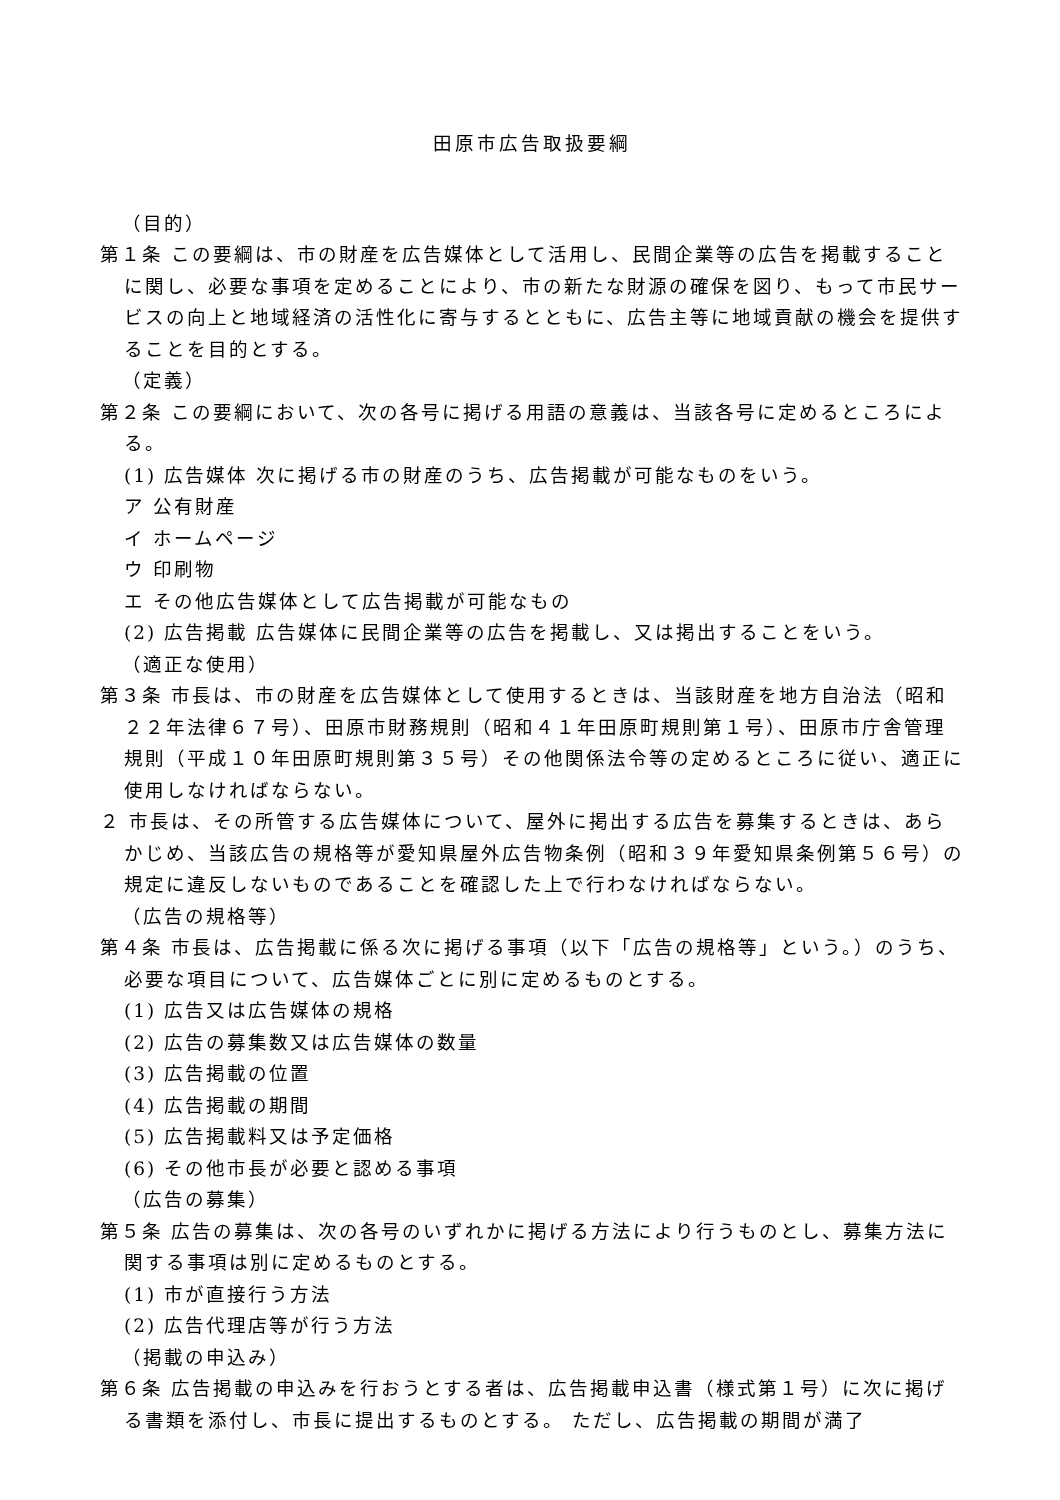田原市広告取扱要綱
（目的）
第１条 この要綱は、市の財産を広告媒体として活用し、民間企業等の広告を掲載することに関し、必要な事項を定めることにより、市の新たな財源の確保を図り、もって市民サービスの向上と地域経済の活性化に寄与するとともに、広告主等に地域貢献の機会を提供することを目的とする。
（定義）
第２条 この要綱において、次の各号に掲げる用語の意義は、当該各号に定めるところによる。
(1) 広告媒体 次に掲げる市の財産のうち、広告掲載が可能なものをいう。
ア 公有財産
イ ホームページ
ウ 印刷物
エ その他広告媒体として広告掲載が可能なもの
(2) 広告掲載 広告媒体に民間企業等の広告を掲載し、又は掲出することをいう。
（適正な使用）
第３条 市長は、市の財産を広告媒体として使用するときは、当該財産を地方自治法（昭和２２年法律６７号）、田原市財務規則（昭和４１年田原町規則第１号）、田原市庁舎管理規則（平成１０年田原町規則第３５号）その他関係法令等の定めるところに従い、適正に使用しなければならない。
２ 市長は、その所管する広告媒体について、屋外に掲出する広告を募集するときは、あらかじめ、当該広告の規格等が愛知県屋外広告物条例（昭和３９年愛知県条例第５６号）の規定に違反しないものであることを確認した上で行わなければならない。
（広告の規格等）
第４条 市長は、広告掲載に係る次に掲げる事項（以下「広告の規格等」という。）のうち、必要な項目について、広告媒体ごとに別に定めるものとする。
(1) 広告又は広告媒体の規格
(2) 広告の募集数又は広告媒体の数量
(3) 広告掲載の位置
(4) 広告掲載の期間
(5) 広告掲載料又は予定価格
(6) その他市長が必要と認める事項
（広告の募集）
第５条 広告の募集は、次の各号のいずれかに掲げる方法により行うものとし、募集方法に関する事項は別に定めるものとする。
(1) 市が直接行う方法
(2) 広告代理店等が行う方法
（掲載の申込み）
第６条 広告掲載の申込みを行おうとする者は、広告掲載申込書（様式第１号）に次に掲げる書類を添付し、市長に提出するものとする。 ただし、広告掲載の期間が満了